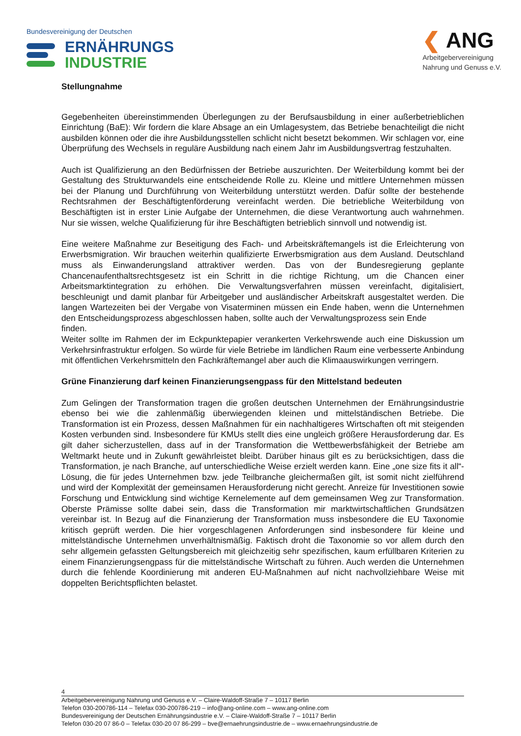Bundesvereinigung der Deutschen
ERNÄHRUNGS
INDUSTRIE
❮ ANG
Arbeitgebervereinigung
Nahrung und Genuss e.V.
Stellungnahme
Gegebenheiten übereinstimmenden Überlegungen zu der Berufsausbildung in einer außerbetrieblichen Einrichtung (BaE): Wir fordern die klare Absage an ein Umlagesystem, das Betriebe benachteiligt die nicht ausbilden können oder die ihre Ausbildungsstellen schlicht nicht besetzt bekommen. Wir schlagen vor, eine Überprüfung des Wechsels in reguläre Ausbildung nach einem Jahr im Ausbildungsvertrag festzuhalten.
Auch ist Qualifizierung an den Bedürfnissen der Betriebe auszurichten. Der Weiterbildung kommt bei der Gestaltung des Strukturwandels eine entscheidende Rolle zu. Kleine und mittlere Unternehmen müssen bei der Planung und Durchführung von Weiterbildung unterstützt werden. Dafür sollte der bestehende Rechtsrahmen der Beschäftigtenförderung vereinfacht werden. Die betriebliche Weiterbildung von Beschäftigten ist in erster Linie Aufgabe der Unternehmen, die diese Verantwortung auch wahrnehmen. Nur sie wissen, welche Qualifizierung für ihre Beschäftigten betrieblich sinnvoll und notwendig ist.
Eine weitere Maßnahme zur Beseitigung des Fach- und Arbeitskräftemangels ist die Erleichterung von Erwerbsmigration. Wir brauchen weiterhin qualifizierte Erwerbsmigration aus dem Ausland. Deutschland muss als Einwanderungsland attraktiver werden. Das von der Bundesregierung geplante Chancenaufenthaltsrechtsgesetz ist ein Schritt in die richtige Richtung, um die Chancen einer Arbeitsmarktintegration zu erhöhen. Die Verwaltungsverfahren müssen vereinfacht, digitalisiert, beschleunigt und damit planbar für Arbeitgeber und ausländischer Arbeitskraft ausgestaltet werden. Die langen Wartezeiten bei der Vergabe von Visaterminen müssen ein Ende haben, wenn die Unternehmen den Entscheidungsprozess abgeschlossen haben, sollte auch der Verwaltungsprozess sein Ende
finden.
Weiter sollte im Rahmen der im Eckpunktepapier verankerten Verkehrswende auch eine Diskussion um Verkehrsinfrastruktur erfolgen. So würde für viele Betriebe im ländlichen Raum eine verbesserte Anbindung mit öffentlichen Verkehrsmitteln den Fachkräftemangel aber auch die Klimaauswirkungen verringern.
Grüne Finanzierung darf keinen Finanzierungsengpass für den Mittelstand bedeuten
Zum Gelingen der Transformation tragen die großen deutschen Unternehmen der Ernährungsindustrie ebenso bei wie die zahlenmäßig überwiegenden kleinen und mittelständischen Betriebe. Die Transformation ist ein Prozess, dessen Maßnahmen für ein nachhaltigeres Wirtschaften oft mit steigenden Kosten verbunden sind. Insbesondere für KMUs stellt dies eine ungleich größere Herausforderung dar. Es gilt daher sicherzustellen, dass auf in der Transformation die Wettbewerbsfähigkeit der Betriebe am Weltmarkt heute und in Zukunft gewährleistet bleibt. Darüber hinaus gilt es zu berücksichtigen, dass die Transformation, je nach Branche, auf unterschiedliche Weise erzielt werden kann. Eine „one size fits it all“- Lösung, die für jedes Unternehmen bzw. jede Teilbranche gleichermaßen gilt, ist somit nicht zielführend und wird der Komplexität der gemeinsamen Herausforderung nicht gerecht. Anreize für Investitionen sowie Forschung und Entwicklung sind wichtige Kernelemente auf dem gemeinsamen Weg zur Transformation. Oberste Prämisse sollte dabei sein, dass die Transformation mir marktwirtschaftlichen Grundsätzen vereinbar ist. In Bezug auf die Finanzierung der Transformation muss insbesondere die EU Taxonomie kritisch geprüft werden. Die hier vorgeschlagenen Anforderungen sind insbesondere für kleine und mittelständische Unternehmen unverhältnismäßig. Faktisch droht die Taxonomie so vor allem durch den sehr allgemein gefassten Geltungsbereich mit gleichzeitig sehr spezifischen, kaum erfüllbaren Kriterien zu einem Finanzierungsengpass für die mittelständische Wirtschaft zu führen. Auch werden die Unternehmen durch die fehlende Koordinierung mit anderen EU-Maßnahmen auf nicht nachvollziehbare Weise mit doppelten Berichtspflichten belastet.
4
Arbeitgebervereinigung Nahrung und Genuss e.V. – Claire-Waldoff-Straße 7 – 10117 Berlin
Telefon 030-200786-114 – Telefax 030-200786-219 – info@ang-online.com – www.ang-online.com
Bundesvereinigung der Deutschen Ernährungsindustrie e.V. – Claire-Waldoff-Straße 7 – 10117 Berlin
Telefon 030-20 07 86-0 – Telefax 030-20 07 86-299 – bve@ernaehrungsindustrie.de – www.ernaehrungsindustrie.de